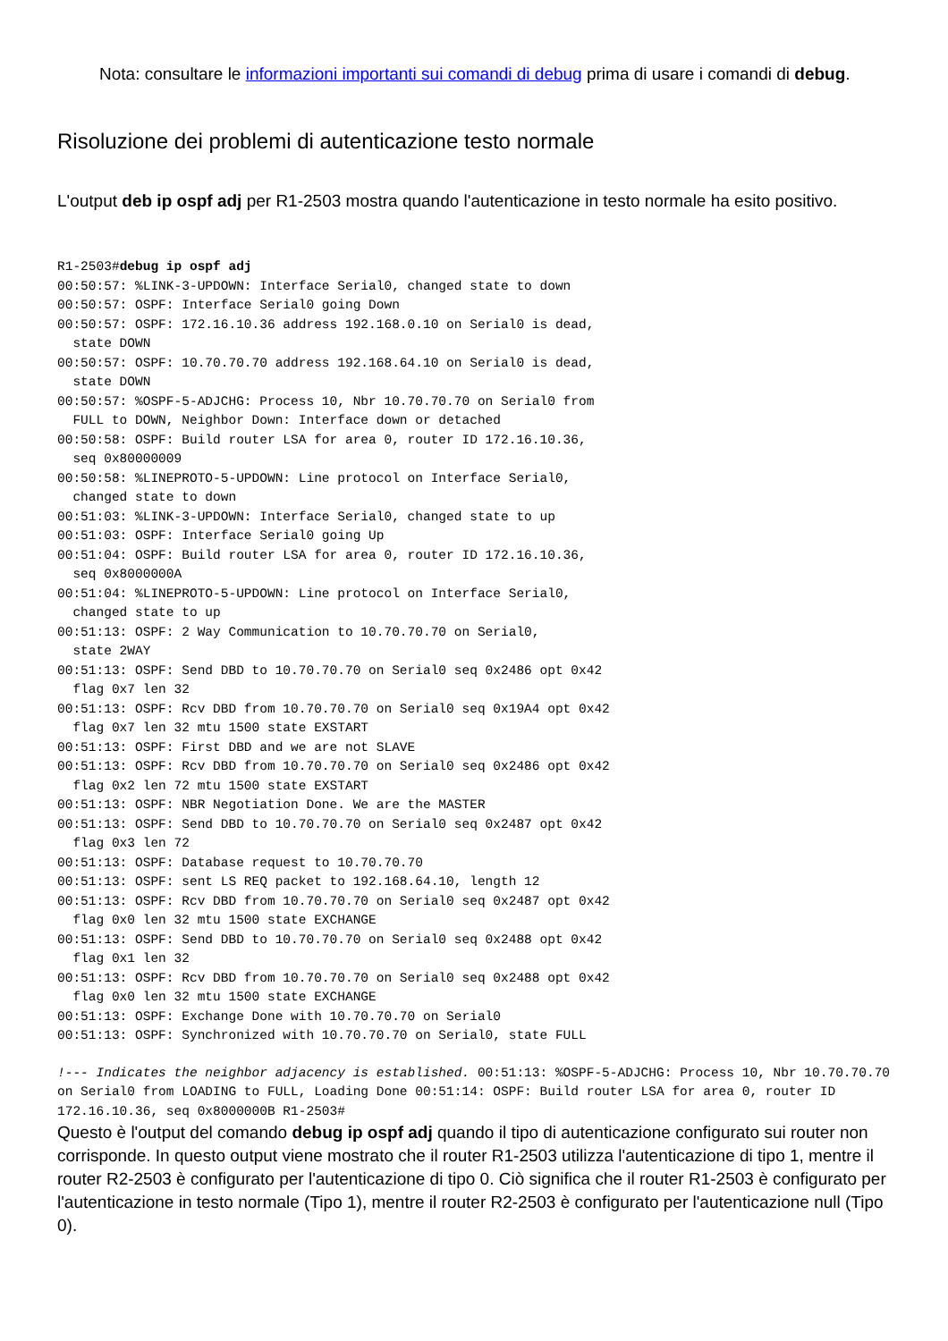Nota: consultare le informazioni importanti sui comandi di debug prima di usare i comandi di debug.
Risoluzione dei problemi di autenticazione testo normale
L'output deb ip ospf adj per R1-2503 mostra quando l'autenticazione in testo normale ha esito positivo.
R1-2503#debug ip ospf adj
00:50:57: %LINK-3-UPDOWN: Interface Serial0, changed state to down
00:50:57: OSPF: Interface Serial0 going Down
00:50:57: OSPF: 172.16.10.36 address 192.168.0.10 on Serial0 is dead,
  state DOWN
00:50:57: OSPF: 10.70.70.70 address 192.168.64.10 on Serial0 is dead,
  state DOWN
00:50:57: %OSPF-5-ADJCHG: Process 10, Nbr 10.70.70.70 on Serial0 from
  FULL to DOWN, Neighbor Down: Interface down or detached
00:50:58: OSPF: Build router LSA for area 0, router ID 172.16.10.36,
  seq 0x80000009
00:50:58: %LINEPROTO-5-UPDOWN: Line protocol on Interface Serial0,
  changed state to down
00:51:03: %LINK-3-UPDOWN: Interface Serial0, changed state to up
00:51:03: OSPF: Interface Serial0 going Up
00:51:04: OSPF: Build router LSA for area 0, router ID 172.16.10.36,
  seq 0x8000000A
00:51:04: %LINEPROTO-5-UPDOWN: Line protocol on Interface Serial0,
  changed state to up
00:51:13: OSPF: 2 Way Communication to 10.70.70.70 on Serial0,
  state 2WAY
00:51:13: OSPF: Send DBD to 10.70.70.70 on Serial0 seq 0x2486 opt 0x42
  flag 0x7 len 32
00:51:13: OSPF: Rcv DBD from 10.70.70.70 on Serial0 seq 0x19A4 opt 0x42
  flag 0x7 len 32 mtu 1500 state EXSTART
00:51:13: OSPF: First DBD and we are not SLAVE
00:51:13: OSPF: Rcv DBD from 10.70.70.70 on Serial0 seq 0x2486 opt 0x42
  flag 0x2 len 72 mtu 1500 state EXSTART
00:51:13: OSPF: NBR Negotiation Done. We are the MASTER
00:51:13: OSPF: Send DBD to 10.70.70.70 on Serial0 seq 0x2487 opt 0x42
  flag 0x3 len 72
00:51:13: OSPF: Database request to 10.70.70.70
00:51:13: OSPF: sent LS REQ packet to 192.168.64.10, length 12
00:51:13: OSPF: Rcv DBD from 10.70.70.70 on Serial0 seq 0x2487 opt 0x42
  flag 0x0 len 32 mtu 1500 state EXCHANGE
00:51:13: OSPF: Send DBD to 10.70.70.70 on Serial0 seq 0x2488 opt 0x42
  flag 0x1 len 32
00:51:13: OSPF: Rcv DBD from 10.70.70.70 on Serial0 seq 0x2488 opt 0x42
  flag 0x0 len 32 mtu 1500 state EXCHANGE
00:51:13: OSPF: Exchange Done with 10.70.70.70 on Serial0
00:51:13: OSPF: Synchronized with 10.70.70.70 on Serial0, state FULL
!--- Indicates the neighbor adjacency is established. 00:51:13: %OSPF-5-ADJCHG: Process 10, Nbr 10.70.70.70 on Serial0 from LOADING to FULL, Loading Done 00:51:14: OSPF: Build router LSA for area 0, router ID 172.16.10.36, seq 0x8000000B R1-2503#
Questo è l'output del comando debug ip ospf adj quando il tipo di autenticazione configurato sui router non corrisponde. In questo output viene mostrato che il router R1-2503 utilizza l'autenticazione di tipo 1, mentre il router R2-2503 è configurato per l'autenticazione di tipo 0. Ciò significa che il router R1-2503 è configurato per l'autenticazione in testo normale (Tipo 1), mentre il router R2-2503 è configurato per l'autenticazione null (Tipo 0).